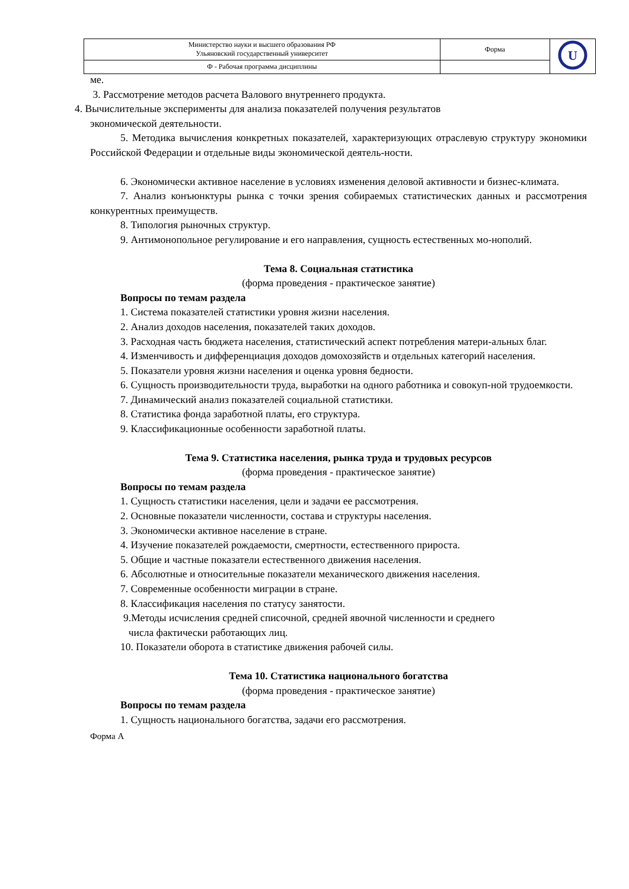| Министерство науки и высшего образования РФ Ульяновский государственный университет | Форма | U |
| Ф - Рабочая программа дисциплины | | |
ме.
3. Рассмотрение методов расчета Валового внутреннего продукта.
4. Вычислительные эксперименты для анализа показателей получения результатов
экономической деятельности.
5. Методика вычисления конкретных показателей, характеризующих отраслевую структуру экономики Российской Федерации и отдельные виды экономической деятель-ности.
6. Экономически активное население в условиях изменения деловой активности и бизнес-климата.
7. Анализ конъюнктуры рынка с точки зрения собираемых статистических данных и рассмотрения конкурентных преимуществ.
8. Типология рыночных структур.
9. Антимонопольное регулирование и его направления, сущность естественных мо-нополий.
Тема 8. Социальная статистика
(форма проведения - практическое занятие)
Вопросы по темам раздела
1. Система показателей статистики уровня жизни населения.
2. Анализ доходов населения, показателей таких доходов.
3. Расходная часть бюджета населения, статистический аспект потребления матери-альных благ.
4. Изменчивость и дифференциация доходов домохозяйств и отдельных категорий населения.
5. Показатели уровня жизни населения и оценка уровня бедности.
6. Сущность производительности труда, выработки на одного работника и совокуп-ной трудоемкости.
7. Динамический анализ показателей социальной статистики.
8. Статистика фонда заработной платы, его структура.
9. Классификационные особенности заработной платы.
Тема 9. Статистика населения, рынка труда и трудовых ресурсов
(форма проведения - практическое занятие)
Вопросы по темам раздела
1. Сущность статистики населения, цели и задачи ее рассмотрения.
2. Основные показатели численности, состава и структуры населения.
3. Экономически активное население в стране.
4. Изучение показателей рождаемости, смертности, естественного прироста.
5. Общие и частные показатели естественного движения населения.
6. Абсолютные и относительные показатели механического движения населения.
7. Современные особенности миграции в стране.
8. Классификация населения по статусу занятости.
9.Методы исчисления средней списочной, средней явочной численности и среднего
числа фактически работающих лиц.
10. Показатели оборота в статистике движения рабочей силы.
Тема 10. Статистика национального богатства
(форма проведения - практическое занятие)
Вопросы по темам раздела
1. Сущность национального богатства, задачи его рассмотрения.
Форма А